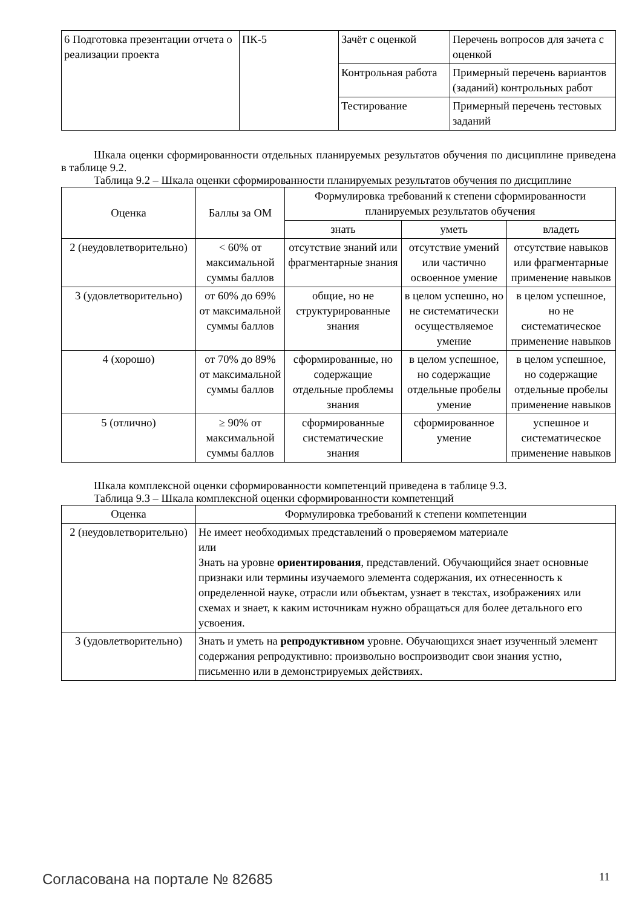| 6 Подготовка презентации отчета о реализации проекта | ПК-5 | Зачёт с оценкой | Перечень вопросов для зачета с оценкой |
| | | Контрольная работа | Примерный перечень вариантов (заданий) контрольных работ |
| | | Тестирование | Примерный перечень тестовых заданий |
Шкала оценки сформированности отдельных планируемых результатов обучения по дисциплине приведена в таблице 9.2.
Таблица 9.2 – Шкала оценки сформированности планируемых результатов обучения по дисциплине
| Оценка | Баллы за ОМ | Формулировка требований к степени сформированности планируемых результатов обучения | | |
| --- | --- | --- | --- | --- |
| | | знать | уметь | владеть |
| 2 (неудовлетворительно) | < 60% от максимальной суммы баллов | отсутствие знаний или фрагментарные знания | отсутствие умений или частично освоенное умение | отсутствие навыков или фрагментарные применение навыков |
| 3 (удовлетворительно) | от 60% до 69% от максимальной суммы баллов | общие, но не структурированные знания | в целом успешно, но не систематически осуществляемое умение | в целом успешное, но не систематическое применение навыков |
| 4 (хорошо) | от 70% до 89% от максимальной суммы баллов | сформированные, но содержащие отдельные проблемы знания | в целом успешное, но содержащие отдельные пробелы умение | в целом успешное, но содержащие отдельные пробелы применение навыков |
| 5 (отлично) | ≥ 90% от максимальной суммы баллов | сформированные систематические знания | сформированное умение | успешное и систематическое применение навыков |
Шкала комплексной оценки сформированности компетенций приведена в таблице 9.3.
Таблица 9.3 – Шкала комплексной оценки сформированности компетенций
| Оценка | Формулировка требований к степени компетенции |
| --- | --- |
| 2 (неудовлетворительно) | Не имеет необходимых представлений о проверяемом материале или Знать на уровне ориентирования , представлений. Обучающийся знает основные признаки или термины изучаемого элемента содержания, их отнесенность к определенной науке, отрасли или объектам, узнает в текстах, изображениях или схемах и знает, к каким источникам нужно обращаться для более детального его усвоения. |
| 3 (удовлетворительно) | Знать и уметь на репродуктивном уровне. Обучающихся знает изученный элемент содержания репродуктивно: произвольно воспроизводит свои знания устно, письменно или в демонстрируемых действиях. |
Согласована на портале № 82685 11